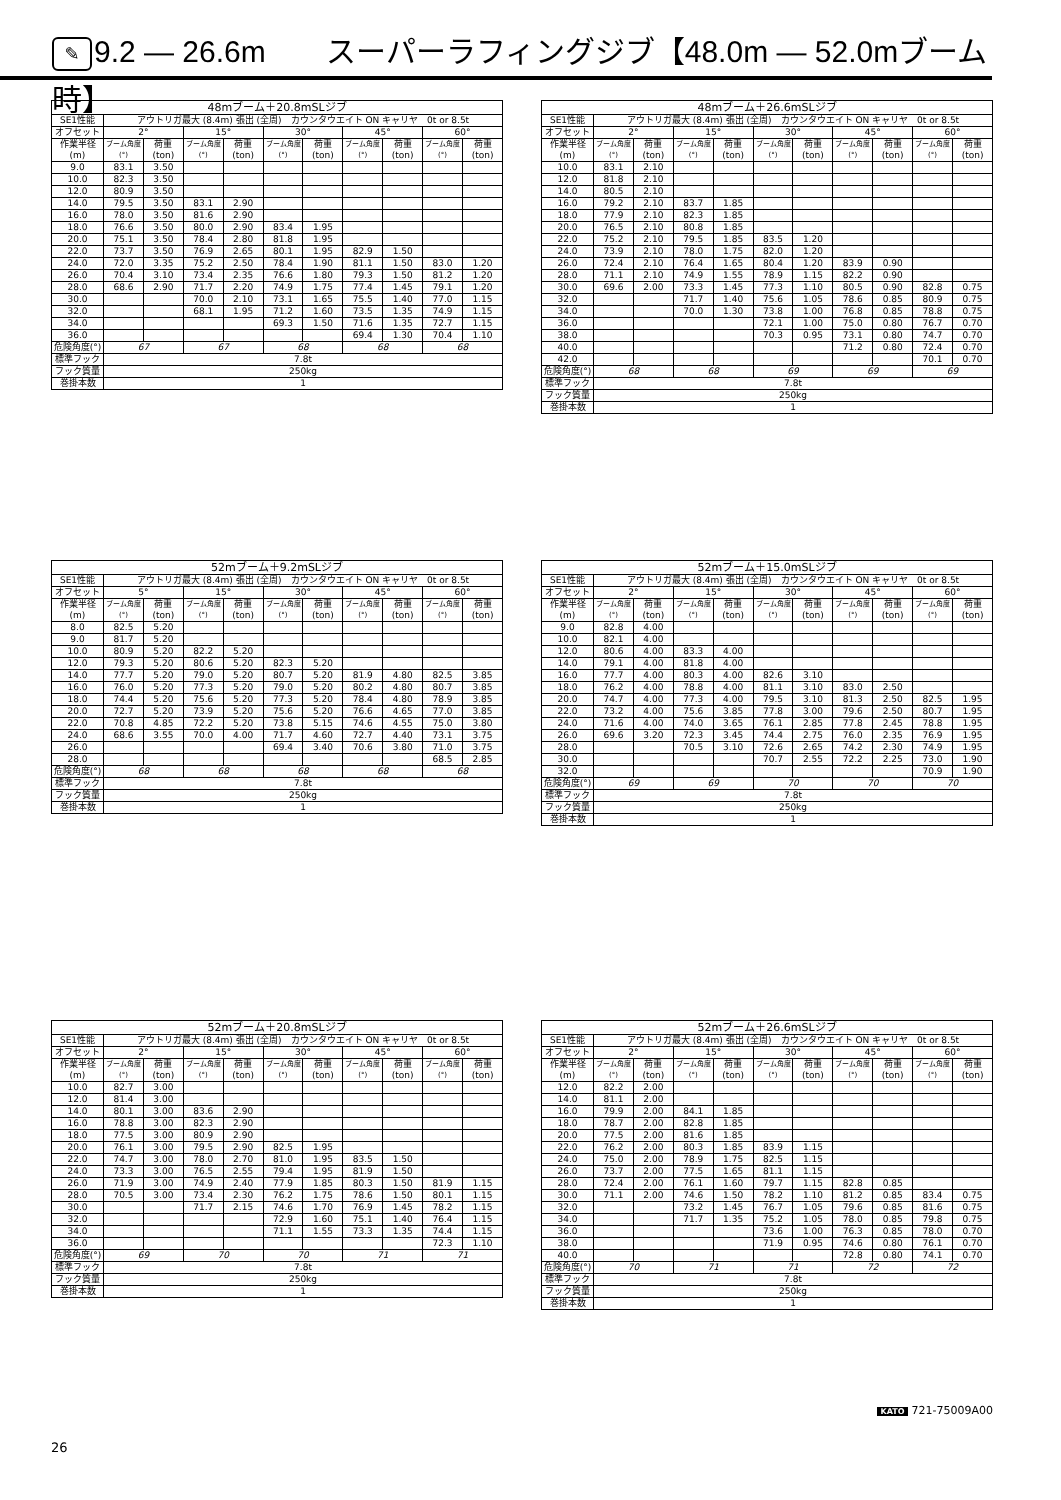✎ 9.2 — 26.6m　　スーパーラフィングジブ【48.0m — 52.0mブーム時】
| 48mブーム＋20.8mSLジブ | | | | | | | | | | |
| --- | --- | --- | --- | --- | --- | --- | --- | --- | --- | --- |
| SE1性能 | アウトリガ最大 (8.4m) 張出 (全周) カウンタウエイト ON キャリヤ 0t or 8.5t | | | | | | | | | |
| オフセット | 2° | | 15° | | 30° | | 45° | | 60° | |
| 作業半径 (m) | ブーム角度 (°) | 荷重 (ton) | ブーム角度 (°) | 荷重 (ton) | ブーム角度 (°) | 荷重 (ton) | ブーム角度 (°) | 荷重 (ton) | ブーム角度 (°) | 荷重 (ton) |
| 9.0 | 83.1 | 3.50 | | | | | | | | |
| 10.0 | 82.3 | 3.50 | | | | | | | | |
| 12.0 | 80.9 | 3.50 | | | | | | | | |
| 14.0 | 79.5 | 3.50 | 83.1 | 2.90 | | | | | | |
| 16.0 | 78.0 | 3.50 | 81.6 | 2.90 | | | | | | |
| 18.0 | 76.6 | 3.50 | 80.0 | 2.90 | 83.4 | 1.95 | | | | |
| 20.0 | 75.1 | 3.50 | 78.4 | 2.80 | 81.8 | 1.95 | | | | |
| 22.0 | 73.7 | 3.50 | 76.9 | 2.65 | 80.1 | 1.95 | 82.9 | 1.50 | | |
| 24.0 | 72.0 | 3.35 | 75.2 | 2.50 | 78.4 | 1.90 | 81.1 | 1.50 | 83.0 | 1.20 |
| 26.0 | 70.4 | 3.10 | 73.4 | 2.35 | 76.6 | 1.80 | 79.3 | 1.50 | 81.2 | 1.20 |
| 28.0 | 68.6 | 2.90 | 71.7 | 2.20 | 74.9 | 1.75 | 77.4 | 1.45 | 79.1 | 1.20 |
| 30.0 | | | 70.0 | 2.10 | 73.1 | 1.65 | 75.5 | 1.40 | 77.0 | 1.15 |
| 32.0 | | | 68.1 | 1.95 | 71.2 | 1.60 | 73.5 | 1.35 | 74.9 | 1.15 |
| 34.0 | | | | | 69.3 | 1.50 | 71.6 | 1.35 | 72.7 | 1.15 |
| 36.0 | | | | | | | 69.4 | 1.30 | 70.4 | 1.10 |
| 危険角度(°) | 67 | | 67 | | 68 | | 68 | | 68 | |
| 標準フック | 7.8t | | | | | | | | | |
| フック質量 | 250kg | | | | | | | | | |
| 巻掛本数 | 1 | | | | | | | | | |
| 48mブーム＋26.6mSLジブ | | | | | | | | | | |
| --- | --- | --- | --- | --- | --- | --- | --- | --- | --- | --- |
| SE1性能 | アウトリガ最大 (8.4m) 張出 (全周) カウンタウエイト ON キャリヤ 0t or 8.5t | | | | | | | | | |
| オフセット | 2° | | 15° | | 30° | | 45° | | 60° | |
| 作業半径 (m) | ブーム角度 (°) | 荷重 (ton) | ブーム角度 (°) | 荷重 (ton) | ブーム角度 (°) | 荷重 (ton) | ブーム角度 (°) | 荷重 (ton) | ブーム角度 (°) | 荷重 (ton) |
| 10.0 | 83.1 | 2.10 | | | | | | | | |
| 12.0 | 81.8 | 2.10 | | | | | | | | |
| 14.0 | 80.5 | 2.10 | | | | | | | | |
| 16.0 | 79.2 | 2.10 | 83.7 | 1.85 | | | | | | |
| 18.0 | 77.9 | 2.10 | 82.3 | 1.85 | | | | | | |
| 20.0 | 76.5 | 2.10 | 80.8 | 1.85 | | | | | | |
| 22.0 | 75.2 | 2.10 | 79.5 | 1.85 | 83.5 | 1.20 | | | | |
| 24.0 | 73.9 | 2.10 | 78.0 | 1.75 | 82.0 | 1.20 | | | | |
| 26.0 | 72.4 | 2.10 | 76.4 | 1.65 | 80.4 | 1.20 | 83.9 | 0.90 | | |
| 28.0 | 71.1 | 2.10 | 74.9 | 1.55 | 78.9 | 1.15 | 82.2 | 0.90 | | |
| 30.0 | 69.6 | 2.00 | 73.3 | 1.45 | 77.3 | 1.10 | 80.5 | 0.90 | 82.8 | 0.75 |
| 32.0 | | | 71.7 | 1.40 | 75.6 | 1.05 | 78.6 | 0.85 | 80.9 | 0.75 |
| 34.0 | | | 70.0 | 1.30 | 73.8 | 1.00 | 76.8 | 0.85 | 78.8 | 0.75 |
| 36.0 | | | | | 72.1 | 1.00 | 75.0 | 0.80 | 76.7 | 0.70 |
| 38.0 | | | | | 70.3 | 0.95 | 73.1 | 0.80 | 74.7 | 0.70 |
| 40.0 | | | | | | | 71.2 | 0.80 | 72.4 | 0.70 |
| 42.0 | | | | | | | | | 70.1 | 0.70 |
| 危険角度(°) | 68 | | 68 | | 69 | | 69 | | 69 | |
| 標準フック | 7.8t | | | | | | | | | |
| フック質量 | 250kg | | | | | | | | | |
| 巻掛本数 | 1 | | | | | | | | | |
| 52mブーム＋9.2mSLジブ | | | | | | | | | | |
| --- | --- | --- | --- | --- | --- | --- | --- | --- | --- | --- |
| SE1性能 | アウトリガ最大 (8.4m) 張出 (全周) カウンタウエイト ON キャリヤ 0t or 8.5t | | | | | | | | | |
| オフセット | 5° | | 15° | | 30° | | 45° | | 60° | |
| 作業半径 (m) | ブーム角度 (°) | 荷重 (ton) | ブーム角度 (°) | 荷重 (ton) | ブーム角度 (°) | 荷重 (ton) | ブーム角度 (°) | 荷重 (ton) | ブーム角度 (°) | 荷重 (ton) |
| 8.0 | 82.5 | 5.20 | | | | | | | | |
| 9.0 | 81.7 | 5.20 | | | | | | | | |
| 10.0 | 80.9 | 5.20 | 82.2 | 5.20 | | | | | | |
| 12.0 | 79.3 | 5.20 | 80.6 | 5.20 | 82.3 | 5.20 | | | | |
| 14.0 | 77.7 | 5.20 | 79.0 | 5.20 | 80.7 | 5.20 | 81.9 | 4.80 | 82.5 | 3.85 |
| 16.0 | 76.0 | 5.20 | 77.3 | 5.20 | 79.0 | 5.20 | 80.2 | 4.80 | 80.7 | 3.85 |
| 18.0 | 74.4 | 5.20 | 75.6 | 5.20 | 77.3 | 5.20 | 78.4 | 4.80 | 78.9 | 3.85 |
| 20.0 | 72.7 | 5.20 | 73.9 | 5.20 | 75.6 | 5.20 | 76.6 | 4.65 | 77.0 | 3.85 |
| 22.0 | 70.8 | 4.85 | 72.2 | 5.20 | 73.8 | 5.15 | 74.6 | 4.55 | 75.0 | 3.80 |
| 24.0 | 68.6 | 3.55 | 70.0 | 4.00 | 71.7 | 4.60 | 72.7 | 4.40 | 73.1 | 3.75 |
| 26.0 | | | | | 69.4 | 3.40 | 70.6 | 3.80 | 71.0 | 3.75 |
| 28.0 | | | | | | | | | 68.5 | 2.85 |
| 危険角度(°) | 68 | | 68 | | 68 | | 68 | | 68 | |
| 標準フック | 7.8t | | | | | | | | | |
| フック質量 | 250kg | | | | | | | | | |
| 巻掛本数 | 1 | | | | | | | | | |
| 52mブーム＋15.0mSLジブ | | | | | | | | | | |
| --- | --- | --- | --- | --- | --- | --- | --- | --- | --- | --- |
| SE1性能 | アウトリガ最大 (8.4m) 張出 (全周) カウンタウエイト ON キャリヤ 0t or 8.5t | | | | | | | | | |
| オフセット | 2° | | 15° | | 30° | | 45° | | 60° | |
| 作業半径 (m) | ブーム角度 (°) | 荷重 (ton) | ブーム角度 (°) | 荷重 (ton) | ブーム角度 (°) | 荷重 (ton) | ブーム角度 (°) | 荷重 (ton) | ブーム角度 (°) | 荷重 (ton) |
| 9.0 | 82.8 | 4.00 | | | | | | | | |
| 10.0 | 82.1 | 4.00 | | | | | | | | |
| 12.0 | 80.6 | 4.00 | 83.3 | 4.00 | | | | | | |
| 14.0 | 79.1 | 4.00 | 81.8 | 4.00 | | | | | | |
| 16.0 | 77.7 | 4.00 | 80.3 | 4.00 | 82.6 | 3.10 | | | | |
| 18.0 | 76.2 | 4.00 | 78.8 | 4.00 | 81.1 | 3.10 | 83.0 | 2.50 | | |
| 20.0 | 74.7 | 4.00 | 77.3 | 4.00 | 79.5 | 3.10 | 81.3 | 2.50 | 82.5 | 1.95 |
| 22.0 | 73.2 | 4.00 | 75.6 | 3.85 | 77.8 | 3.00 | 79.6 | 2.50 | 80.7 | 1.95 |
| 24.0 | 71.6 | 4.00 | 74.0 | 3.65 | 76.1 | 2.85 | 77.8 | 2.45 | 78.8 | 1.95 |
| 26.0 | 69.6 | 3.20 | 72.3 | 3.45 | 74.4 | 2.75 | 76.0 | 2.35 | 76.9 | 1.95 |
| 28.0 | | | 70.5 | 3.10 | 72.6 | 2.65 | 74.2 | 2.30 | 74.9 | 1.95 |
| 30.0 | | | | | 70.7 | 2.55 | 72.2 | 2.25 | 73.0 | 1.90 |
| 32.0 | | | | | | | | | 70.9 | 1.90 |
| 危険角度(°) | 69 | | 69 | | 70 | | 70 | | 70 | |
| 標準フック | 7.8t | | | | | | | | | |
| フック質量 | 250kg | | | | | | | | | |
| 巻掛本数 | 1 | | | | | | | | | |
| 52mブーム＋20.8mSLジブ | | | | | | | | | | |
| --- | --- | --- | --- | --- | --- | --- | --- | --- | --- | --- |
| SE1性能 | アウトリガ最大 (8.4m) 張出 (全周) カウンタウエイト ON キャリヤ 0t or 8.5t | | | | | | | | | |
| オフセット | 2° | | 15° | | 30° | | 45° | | 60° | |
| 作業半径 (m) | ブーム角度 (°) | 荷重 (ton) | ブーム角度 (°) | 荷重 (ton) | ブーム角度 (°) | 荷重 (ton) | ブーム角度 (°) | 荷重 (ton) | ブーム角度 (°) | 荷重 (ton) |
| 10.0 | 82.7 | 3.00 | | | | | | | | |
| 12.0 | 81.4 | 3.00 | | | | | | | | |
| 14.0 | 80.1 | 3.00 | 83.6 | 2.90 | | | | | | |
| 16.0 | 78.8 | 3.00 | 82.3 | 2.90 | | | | | | |
| 18.0 | 77.5 | 3.00 | 80.9 | 2.90 | | | | | | |
| 20.0 | 76.1 | 3.00 | 79.5 | 2.90 | 82.5 | 1.95 | | | | |
| 22.0 | 74.7 | 3.00 | 78.0 | 2.70 | 81.0 | 1.95 | 83.5 | 1.50 | | |
| 24.0 | 73.3 | 3.00 | 76.5 | 2.55 | 79.4 | 1.95 | 81.9 | 1.50 | | |
| 26.0 | 71.9 | 3.00 | 74.9 | 2.40 | 77.9 | 1.85 | 80.3 | 1.50 | 81.9 | 1.15 |
| 28.0 | 70.5 | 3.00 | 73.4 | 2.30 | 76.2 | 1.75 | 78.6 | 1.50 | 80.1 | 1.15 |
| 30.0 | | | 71.7 | 2.15 | 74.6 | 1.70 | 76.9 | 1.45 | 78.2 | 1.15 |
| 32.0 | | | | | 72.9 | 1.60 | 75.1 | 1.40 | 76.4 | 1.15 |
| 34.0 | | | | | 71.1 | 1.55 | 73.3 | 1.35 | 74.4 | 1.15 |
| 36.0 | | | | | | | | | 72.3 | 1.10 |
| 危険角度(°) | 69 | | 70 | | 70 | | 71 | | 71 | |
| 標準フック | 7.8t | | | | | | | | | |
| フック質量 | 250kg | | | | | | | | | |
| 巻掛本数 | 1 | | | | | | | | | |
| 52mブーム＋26.6mSLジブ | | | | | | | | | | |
| --- | --- | --- | --- | --- | --- | --- | --- | --- | --- | --- |
| SE1性能 | アウトリガ最大 (8.4m) 張出 (全周) カウンタウエイト ON キャリヤ 0t or 8.5t | | | | | | | | | |
| オフセット | 2° | | 15° | | 30° | | 45° | | 60° | |
| 作業半径 (m) | ブーム角度 (°) | 荷重 (ton) | ブーム角度 (°) | 荷重 (ton) | ブーム角度 (°) | 荷重 (ton) | ブーム角度 (°) | 荷重 (ton) | ブーム角度 (°) | 荷重 (ton) |
| 12.0 | 82.2 | 2.00 | | | | | | | | |
| 14.0 | 81.1 | 2.00 | | | | | | | | |
| 16.0 | 79.9 | 2.00 | 84.1 | 1.85 | | | | | | |
| 18.0 | 78.7 | 2.00 | 82.8 | 1.85 | | | | | | |
| 20.0 | 77.5 | 2.00 | 81.6 | 1.85 | | | | | | |
| 22.0 | 76.2 | 2.00 | 80.3 | 1.85 | 83.9 | 1.15 | | | | |
| 24.0 | 75.0 | 2.00 | 78.9 | 1.75 | 82.5 | 1.15 | | | | |
| 26.0 | 73.7 | 2.00 | 77.5 | 1.65 | 81.1 | 1.15 | | | | |
| 28.0 | 72.4 | 2.00 | 76.1 | 1.60 | 79.7 | 1.15 | 82.8 | 0.85 | | |
| 30.0 | 71.1 | 2.00 | 74.6 | 1.50 | 78.2 | 1.10 | 81.2 | 0.85 | 83.4 | 0.75 |
| 32.0 | | | 73.2 | 1.45 | 76.7 | 1.05 | 79.6 | 0.85 | 81.6 | 0.75 |
| 34.0 | | | 71.7 | 1.35 | 75.2 | 1.05 | 78.0 | 0.85 | 79.8 | 0.75 |
| 36.0 | | | | | 73.6 | 1.00 | 76.3 | 0.85 | 78.0 | 0.70 |
| 38.0 | | | | | 71.9 | 0.95 | 74.6 | 0.80 | 76.1 | 0.70 |
| 40.0 | | | | | | | 72.8 | 0.80 | 74.1 | 0.70 |
| 危険角度(°) | 70 | | 71 | | 71 | | 72 | | 72 | |
| 標準フック | 7.8t | | | | | | | | | |
| フック質量 | 250kg | | | | | | | | | |
| 巻掛本数 | 1 | | | | | | | | | |
KATO 721-75009A00
26